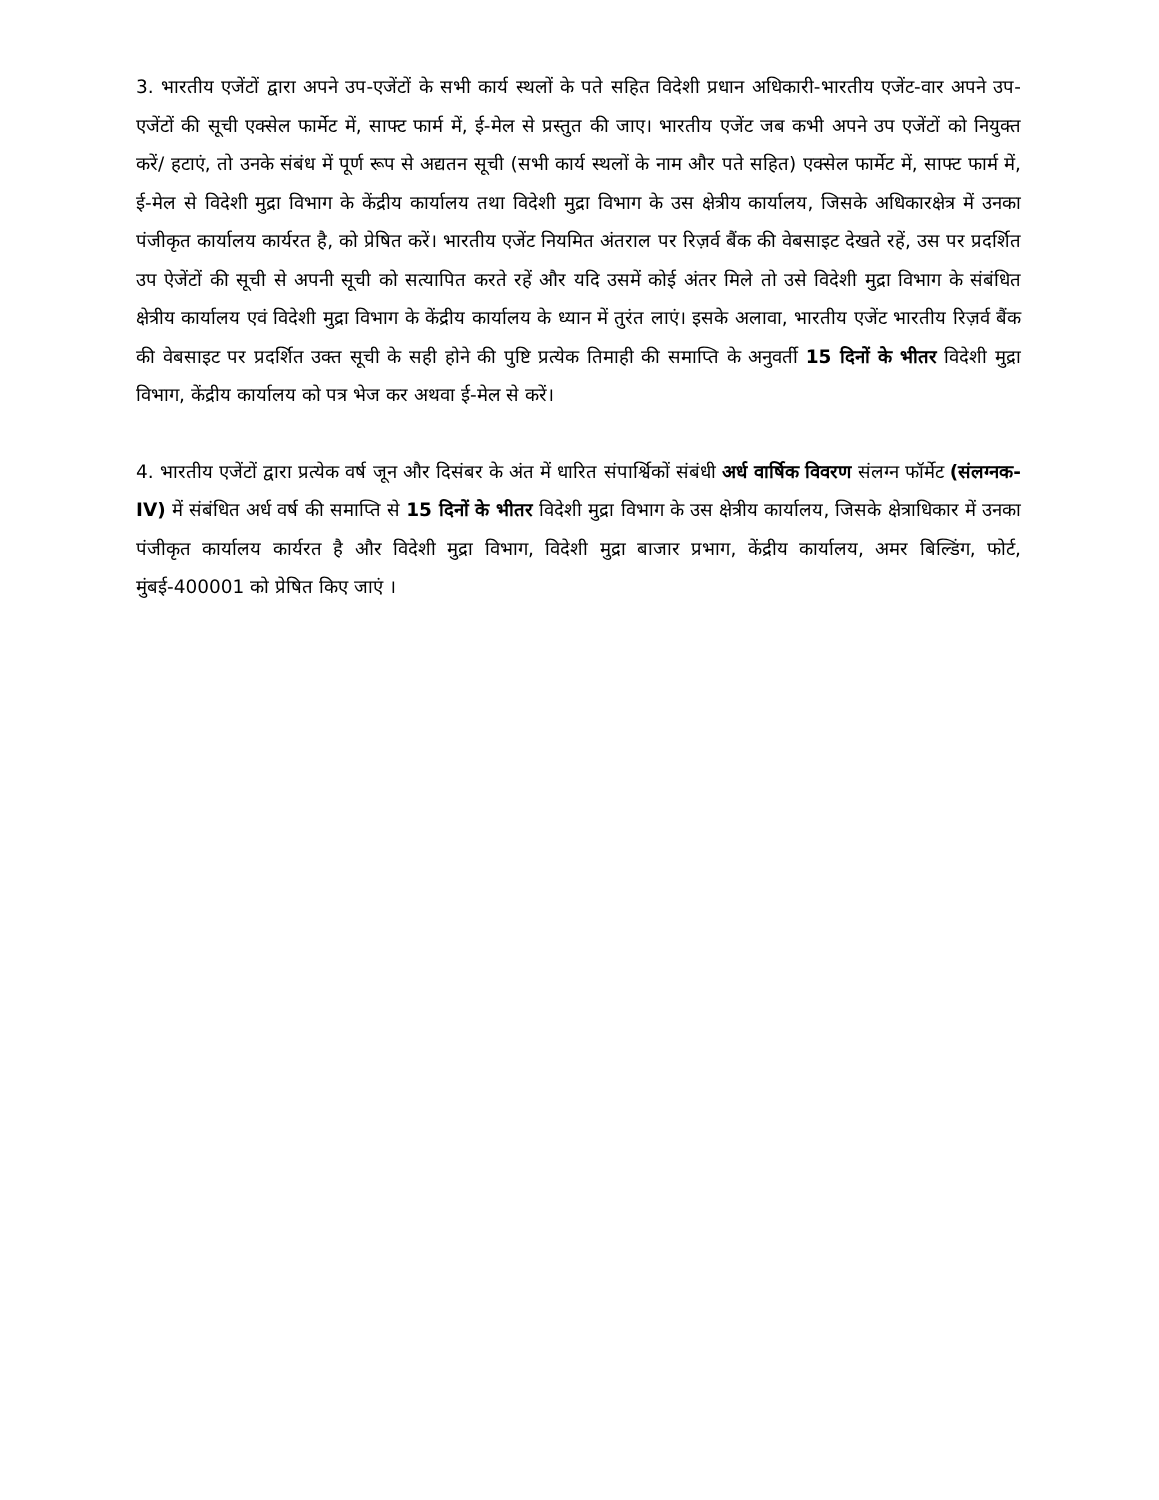3. भारतीय एजेंटों द्वारा अपने उप-एजेंटों के सभी कार्य स्थलों के पते सहित विदेशी प्रधान अधिकारी-भारतीय एजेंट-वार अपने उप-एजेंटों की सूची एक्सेल फार्मेट में, साफ्ट फार्म में, ई-मेल से प्रस्तुत की जाए। भारतीय एजेंट जब कभी अपने उप एजेंटों को नियुक्त करें/ हटाएं, तो उनके संबंध में पूर्ण रूप से अद्यतन सूची (सभी कार्य स्थलों के नाम और पते सहित) एक्सेल फार्मेट में, साफ्ट फार्म में, ई-मेल से विदेशी मुद्रा विभाग के केंद्रीय कार्यालय तथा विदेशी मुद्रा विभाग के उस क्षेत्रीय कार्यालय, जिसके अधिकारक्षेत्र में उनका पंजीकृत कार्यालय कार्यरत है, को प्रेषित करें। भारतीय एजेंट नियमित अंतराल पर रिज़र्व बैंक की वेबसाइट देखते रहें, उस पर प्रदर्शित उप ऐजेंटों की सूची से अपनी सूची को सत्यापित करते रहें और यदि उसमें कोई अंतर मिले तो उसे विदेशी मुद्रा विभाग के संबंधित क्षेत्रीय कार्यालय एवं विदेशी मुद्रा विभाग के केंद्रीय कार्यालय के ध्यान में तुरंत लाएं। इसके अलावा, भारतीय एजेंट भारतीय रिज़र्व बैंक की वेबसाइट पर प्रदर्शित उक्त सूची के सही होने की पुष्टि प्रत्येक तिमाही की समाप्ति के अनुवर्ती 15 दिनों के भीतर विदेशी मुद्रा विभाग, केंद्रीय कार्यालय को पत्र भेज कर अथवा ई-मेल से करें।
4. भारतीय एजेंटों द्वारा प्रत्येक वर्ष जून और दिसंबर के अंत में धारित संपार्श्विकों संबंधी अर्ध वार्षिक विवरण संलग्न फॉर्मेट (संलग्नक-IV) में संबंधित अर्ध वर्ष की समाप्ति से 15 दिनों के भीतर विदेशी मुद्रा विभाग के उस क्षेत्रीय कार्यालय, जिसके क्षेत्राधिकार में उनका पंजीकृत कार्यालय कार्यरत है और विदेशी मुद्रा विभाग, विदेशी मुद्रा बाजार प्रभाग, केंद्रीय कार्यालय, अमर बिल्डिंग, फोर्ट, मुंबई-400001 को प्रेषित किए जाएं ।